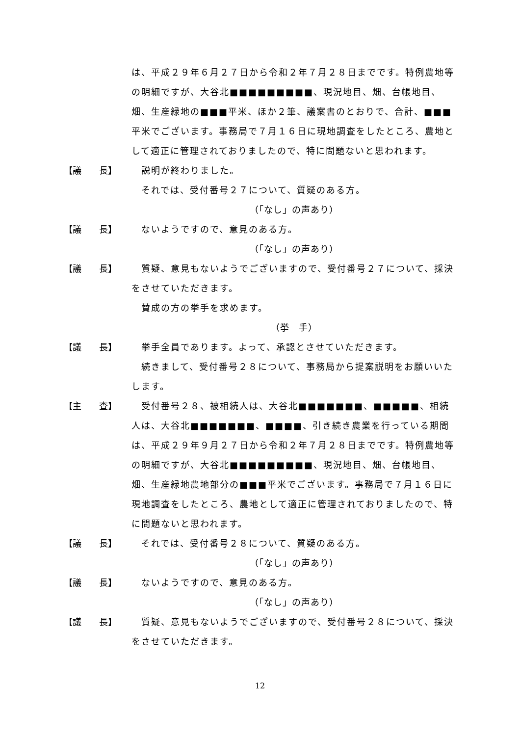は、平成２９年６月２７日から令和２年７月２８日までです。特例農地等の明細ですが、大谷北■■■■■■■■■、現況地目、畑、台帳地目、畑、生産緑地の■■■平米、ほか２筆、議案書のとおりで、合計、■■■平米でございます。事務局で７月１６日に現地調査をしたところ、農地として適正に管理されておりましたので、特に問題ないと思われます。
【議　　長】 　説明が終わりました。
　それでは、受付番号２７について、質疑のある方。
（「なし」の声あり）
【議　　長】 　ないようですので、意見のある方。
（「なし」の声あり）
【議　　長】 　質疑、意見もないようでございますので、受付番号２７について、採決をさせていただきます。
　賛成の方の挙手を求めます。
（挙　手）
【議　　長】 　挙手全員であります。よって、承認とさせていただきます。
　続きまして、受付番号２８について、事務局から提案説明をお願いいたします。
【主　　査】 　受付番号２８、被相続人は、大谷北■■■■■■■、■■■■■、相続人は、大谷北■■■■■■■、■■■■、引き続き農業を行っている期間は、平成２９年９月２７日から令和２年７月２８日までです。特例農地等の明細ですが、大谷北■■■■■■■■■、現況地目、畑、台帳地目、畑、生産緑地農地部分の■■■平米でございます。事務局で７月１６日に現地調査をしたところ、農地として適正に管理されておりましたので、特に問題ないと思われます。
【議　　長】 　それでは、受付番号２８について、質疑のある方。
（「なし」の声あり）
【議　　長】 　ないようですので、意見のある方。
（「なし」の声あり）
【議　　長】 　質疑、意見もないようでございますので、受付番号２８について、採決をさせていただきます。
12